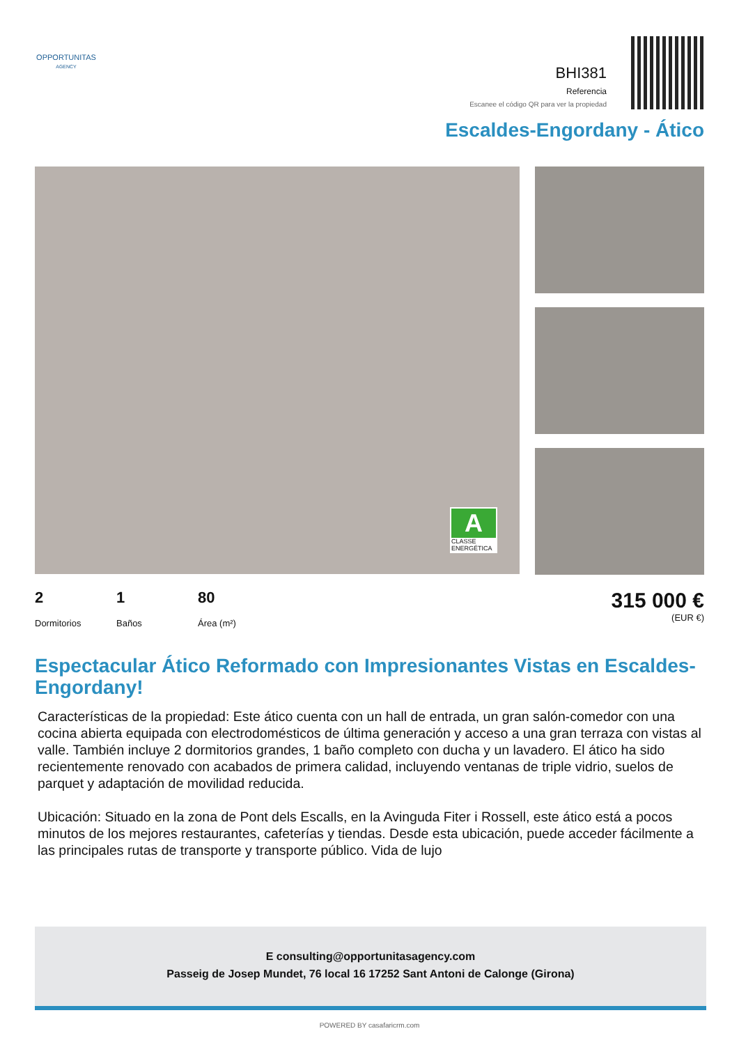OPPORTUNITAS
AGENCY
BHI381
Referencia
Escanee el código QR para ver la propiedad
Escaldes-Engordany - Ático
A
CLASSE ENERGÉTICA
2
Dormitorios
1
Baños
80
Área (m²)
315 000 €
(EUR €)
Espectacular Ático Reformado con Impresionantes Vistas en Escaldes-Engordany!
Características de la propiedad: Este ático cuenta con un hall de entrada, un gran salón-comedor con una cocina abierta equipada con electrodomésticos de última generación y acceso a una gran terraza con vistas al valle. También incluye 2 dormitorios grandes, 1 baño completo con ducha y un lavadero. El ático ha sido recientemente renovado con acabados de primera calidad, incluyendo ventanas de triple vidrio, suelos de parquet y adaptación de movilidad reducida.
Ubicación: Situado en la zona de Pont dels Escalls, en la Avinguda Fiter i Rossell, este ático está a pocos minutos de los mejores restaurantes, cafeterías y tiendas. Desde esta ubicación, puede acceder fácilmente a las principales rutas de transporte y transporte público. Vida de lujo
E consulting@opportunitasagency.com
Passeig de Josep Mundet, 76 local 16 17252 Sant Antoni de Calonge (Girona)
POWERED BY casafaricrm.com